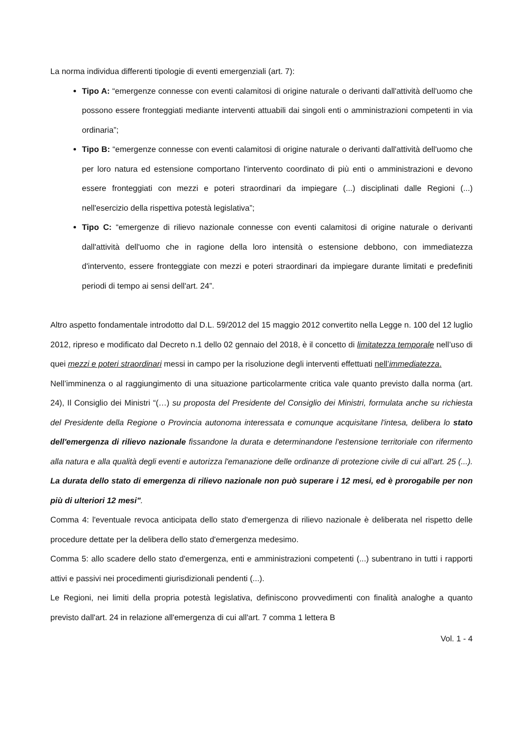La norma individua differenti tipologie di eventi emergenziali (art. 7):
Tipo A: “emergenze connesse con eventi calamitosi di origine naturale o derivanti dall'attività dell'uomo che possono essere fronteggiati mediante interventi attuabili dai singoli enti o amministrazioni competenti in via ordinaria”;
Tipo B: “emergenze connesse con eventi calamitosi di origine naturale o derivanti dall'attività dell'uomo che per loro natura ed estensione comportano l'intervento coordinato di più enti o amministrazioni e devono essere fronteggiati con mezzi e poteri straordinari da impiegare (...) disciplinati dalle Regioni (...) nell'esercizio della rispettiva potestà legislativa”;
Tipo C: “emergenze di rilievo nazionale connesse con eventi calamitosi di origine naturale o derivanti dall'attività dell'uomo che in ragione della loro intensità o estensione debbono, con immediatezza d'intervento, essere fronteggiate con mezzi e poteri straordinari da impiegare durante limitati e predefiniti periodi di tempo ai sensi dell'art. 24”.
Altro aspetto fondamentale introdotto dal D.L. 59/2012 del 15 maggio 2012 convertito nella Legge n. 100 del 12 luglio 2012, ripreso e modificato dal Decreto n.1 dello 02 gennaio del 2018, è il concetto di limitatezza temporale nell’uso di quei mezzi e poteri straordinari messi in campo per la risoluzione degli interventi effettuati nell’immediatezza.
Nell’imminenza o al raggiungimento di una situazione particolarmente critica vale quanto previsto dalla norma (art. 24), Il Consiglio dei Ministri “(…) su proposta del Presidente del Consiglio dei Ministri, formulata anche su richiesta del Presidente della Regione o Provincia autonoma interessata e comunque acquisitane l'intesa, delibera lo stato dell'emergenza di rilievo nazionale fissandone la durata e determinandone l'estensione territoriale con rifermento alla natura e alla qualità degli eventi e autorizza l'emanazione delle ordinanze di protezione civile di cui all'art. 25 (...). La durata dello stato di emergenza di rilievo nazionale non può superare i 12 mesi, ed è prorogabile per non più di ulteriori 12 mesi".
Comma 4: l'eventuale revoca anticipata dello stato d'emergenza di rilievo nazionale è deliberata nel rispetto delle procedure dettate per la delibera dello stato d'emergenza medesimo.
Comma 5: allo scadere dello stato d'emergenza, enti e amministrazioni competenti (...) subentrano in tutti i rapporti attivi e passivi nei procedimenti giurisdizionali pendenti (...).
Le Regioni, nei limiti della propria potestà legislativa, definiscono provvedimenti con finalità analoghe a quanto previsto dall'art. 24 in relazione all'emergenza di cui all'art. 7 comma 1 lettera B
Vol. 1 - 4